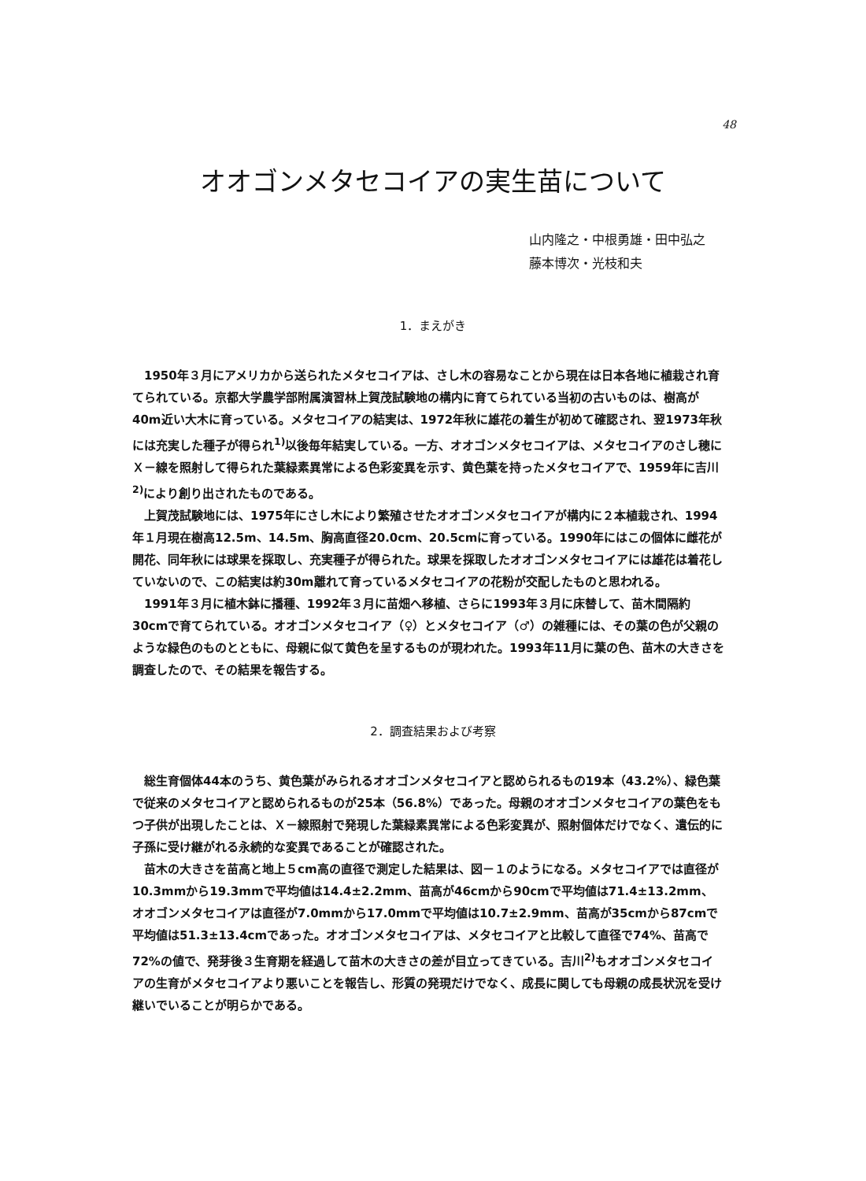48
オオゴンメタセコイアの実生苗について
山内隆之・中根勇雄・田中弘之
藤本博次・光枝和夫
1．まえがき
1950年３月にアメリカから送られたメタセコイアは、さし木の容易なことから現在は日本各地に植栽され育てられている。京都大学農学部附属演習林上賀茂試験地の構内に育てられている当初の古いものは、樹高が40m近い大木に育っている。メタセコイアの結実は、1972年秋に雄花の着生が初めて確認され、翌1973年秋には充実した種子が得られ<sup>1)</sup>以後毎年結実している。一方、オオゴンメタセコイアは、メタセコイアのさし穂にＸ－線を照射して得られた葉緑素異常による色彩変異を示す、黄色葉を持ったメタセコイアで、1959年に吉川<sup>2)</sup>により創り出されたものである。
上賀茂試験地には、1975年にさし木により繁殖させたオオゴンメタセコイアが構内に２本植栽され、1994年１月現在樹高12.5m、14.5m、胸高直径20.0cm、20.5cmに育っている。1990年にはこの個体に雌花が開花、同年秋には球果を採取し、充実種子が得られた。球果を採取したオオゴンメタセコイアには雄花は着花していないので、この結実は約30m離れて育っているメタセコイアの花粉が交配したものと思われる。
1991年３月に植木鉢に播種、1992年３月に苗畑へ移植、さらに1993年３月に床替して、苗木間隔約30cmで育てられている。オオゴンメタセコイア（♀）とメタセコイア（♂）の雑種には、その葉の色が父親のような緑色のものとともに、母親に似て黄色を呈するものが現われた。1993年11月に葉の色、苗木の大きさを調査したので、その結果を報告する。
2．調査結果および考察
総生育個体44本のうち、黄色葉がみられるオオゴンメタセコイアと認められるもの19本（43.2%）、緑色葉で従来のメタセコイアと認められるものが25本（56.8%）であった。母親のオオゴンメタセコイアの葉色をもつ子供が出現したことは、Ｘ－線照射で発現した葉緑素異常による色彩変異が、照射個体だけでなく、遺伝的に子孫に受け継がれる永続的な変異であることが確認された。
苗木の大きさを苗高と地上５cm高の直径で測定した結果は、図－１のようになる。メタセコイアでは直径が10.3mmから19.3mmで平均値は14.4±2.2mm、苗高が46cmから90cmで平均値は71.4±13.2mm、オオゴンメタセコイアは直径が7.0mmから17.0mmで平均値は10.7±2.9mm、苗高が35cmから87cmで平均値は51.3±13.4cmであった。オオゴンメタセコイアは、メタセコイアと比較して直径で74%、苗高で72%の値で、発芽後３生育期を経過して苗木の大きさの差が目立ってきている。吉川<sup>2)</sup>もオオゴンメタセコイアの生育がメタセコイアより悪いことを報告し、形質の発現だけでなく、成長に関しても母親の成長状況を受け継いでいることが明らかである。